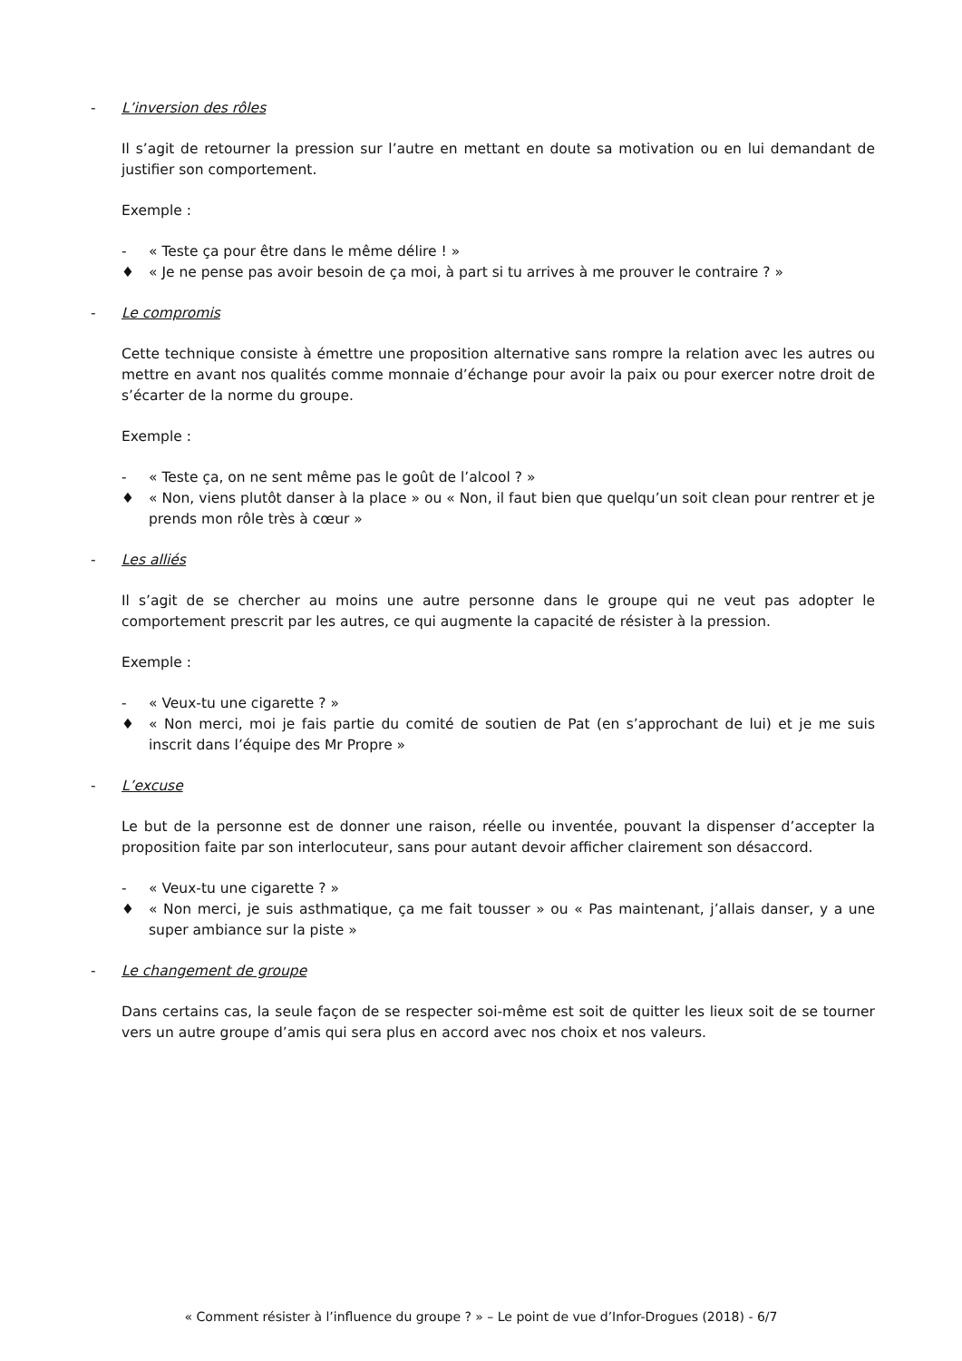- L’inversion des rôles
Il s’agit de retourner la pression sur l’autre en mettant en doute sa motivation ou en lui demandant de justifier son comportement.
Exemple :
- « Teste ça pour être dans le même délire ! »
♦ « Je ne pense pas avoir besoin de ça moi, à part si tu arrives à me prouver le contraire ? »
- Le compromis
Cette technique consiste à émettre une proposition alternative sans rompre la relation avec les autres ou mettre en avant nos qualités comme monnaie d’échange pour avoir la paix ou pour exercer notre droit de s’écarter de la norme du groupe.
Exemple :
- « Teste ça, on ne sent même pas le goût de l’alcool ? »
♦ « Non, viens plutôt danser à la place » ou « Non, il faut bien que quelqu’un soit clean pour rentrer et je prends mon rôle très à cœur »
- Les alliés
Il s’agit de se chercher au moins une autre personne dans le groupe qui ne veut pas adopter le comportement prescrit par les autres, ce qui augmente la capacité de résister à la pression.
Exemple :
- « Veux-tu une cigarette ? »
♦ « Non merci, moi je fais partie du comité de soutien de Pat (en s’approchant de lui) et je me suis inscrit dans l’équipe des Mr Propre »
- L’excuse
Le but de la personne est de donner une raison, réelle ou inventée, pouvant la dispenser d’accepter la proposition faite par son interlocuteur, sans pour autant devoir afficher clairement son désaccord.
- « Veux-tu une cigarette ? »
♦ « Non merci, je suis asthmatique, ça me fait tousser » ou « Pas maintenant, j’allais danser, y a une super ambiance sur la piste »
- Le changement de groupe
Dans certains cas, la seule façon de se respecter soi-même est soit de quitter les lieux soit de se tourner vers un autre groupe d’amis qui sera plus en accord avec nos choix et nos valeurs.
« Comment résister à l’influence du groupe ? » – Le point de vue d’Infor-Drogues (2018) - 6/7